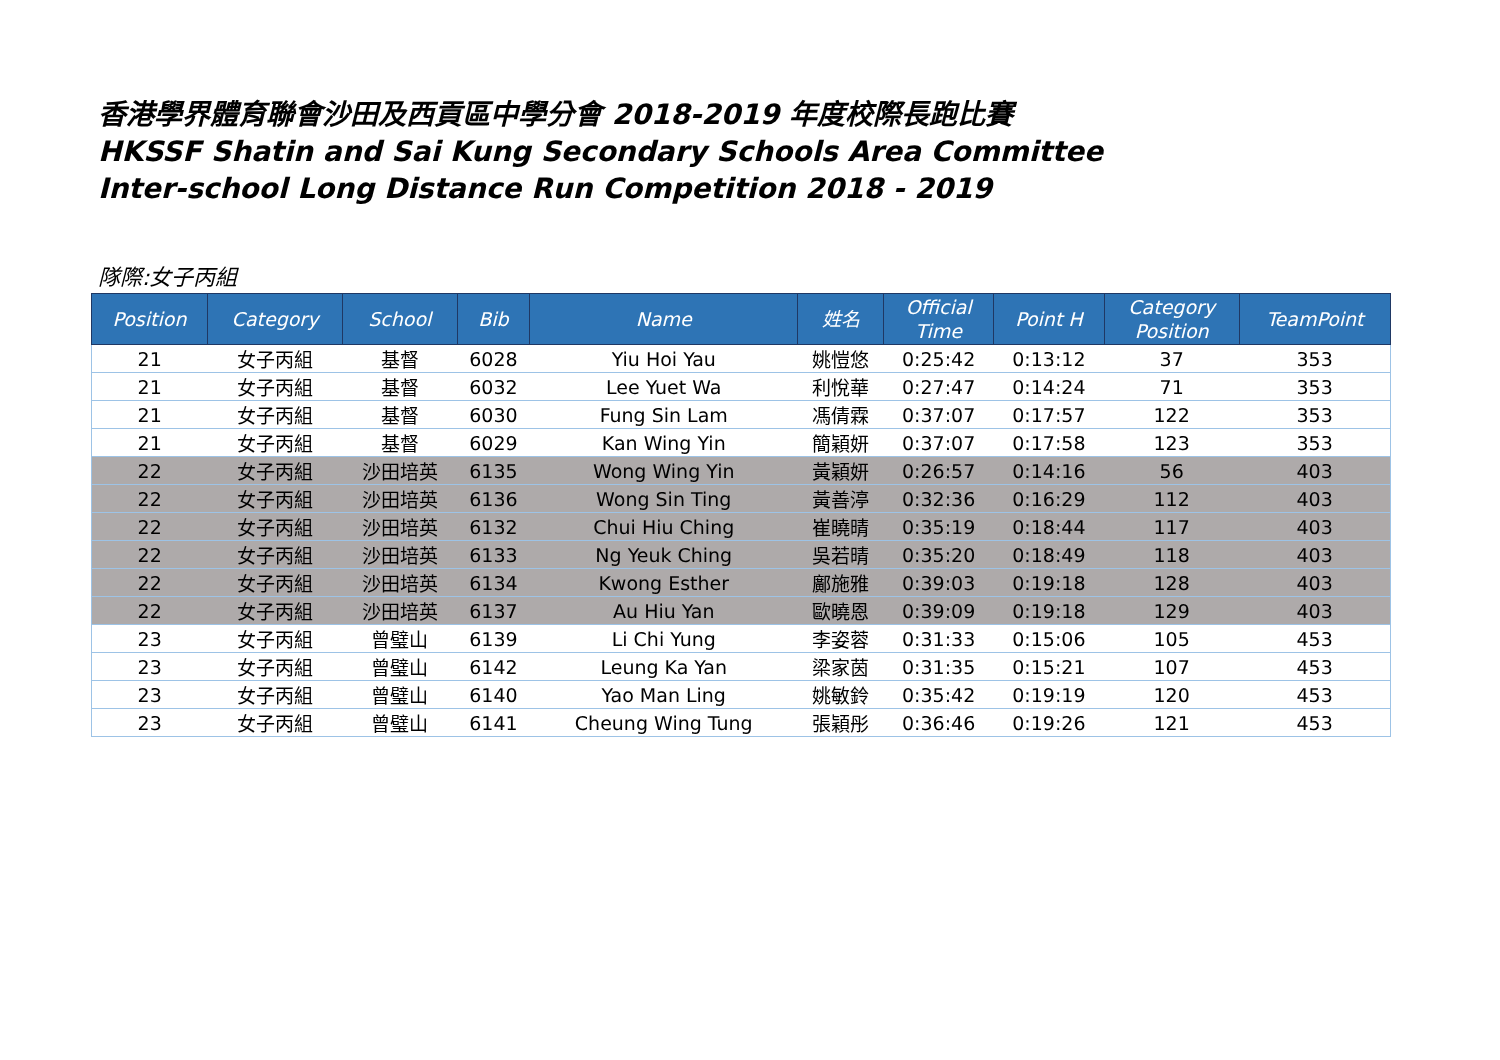香港學界體育聯會沙田及西貢區中學分會 2018-2019 年度校際長跑比賽
HKSSF Shatin and Sai Kung Secondary Schools Area Committee
Inter-school Long Distance Run Competition 2018 - 2019
隊際:女子丙組
| Position | Category | School | Bib | Name | 姓名 | Official Time | Point H | Category Position | TeamPoint |
| --- | --- | --- | --- | --- | --- | --- | --- | --- | --- |
| 21 | 女子丙組 | 基督 | 6028 | Yiu Hoi Yau | 姚愷悠 | 0:25:42 | 0:13:12 | 37 | 353 |
| 21 | 女子丙組 | 基督 | 6032 | Lee Yuet Wa | 利悅華 | 0:27:47 | 0:14:24 | 71 | 353 |
| 21 | 女子丙組 | 基督 | 6030 | Fung Sin Lam | 馮倩霖 | 0:37:07 | 0:17:57 | 122 | 353 |
| 21 | 女子丙組 | 基督 | 6029 | Kan Wing Yin | 簡穎妍 | 0:37:07 | 0:17:58 | 123 | 353 |
| 22 | 女子丙組 | 沙田培英 | 6135 | Wong Wing Yin | 黃穎妍 | 0:26:57 | 0:14:16 | 56 | 403 |
| 22 | 女子丙組 | 沙田培英 | 6136 | Wong Sin Ting | 黃善渟 | 0:32:36 | 0:16:29 | 112 | 403 |
| 22 | 女子丙組 | 沙田培英 | 6132 | Chui Hiu Ching | 崔曉晴 | 0:35:19 | 0:18:44 | 117 | 403 |
| 22 | 女子丙組 | 沙田培英 | 6133 | Ng Yeuk Ching | 吳若晴 | 0:35:20 | 0:18:49 | 118 | 403 |
| 22 | 女子丙組 | 沙田培英 | 6134 | Kwong Esther | 鄺施雅 | 0:39:03 | 0:19:18 | 128 | 403 |
| 22 | 女子丙組 | 沙田培英 | 6137 | Au Hiu Yan | 歐曉恩 | 0:39:09 | 0:19:18 | 129 | 403 |
| 23 | 女子丙組 | 曾璧山 | 6139 | Li Chi Yung | 李姿蓉 | 0:31:33 | 0:15:06 | 105 | 453 |
| 23 | 女子丙組 | 曾璧山 | 6142 | Leung Ka Yan | 梁家茵 | 0:31:35 | 0:15:21 | 107 | 453 |
| 23 | 女子丙組 | 曾璧山 | 6140 | Yao Man Ling | 姚敏鈴 | 0:35:42 | 0:19:19 | 120 | 453 |
| 23 | 女子丙組 | 曾璧山 | 6141 | Cheung Wing Tung | 張穎彤 | 0:36:46 | 0:19:26 | 121 | 453 |